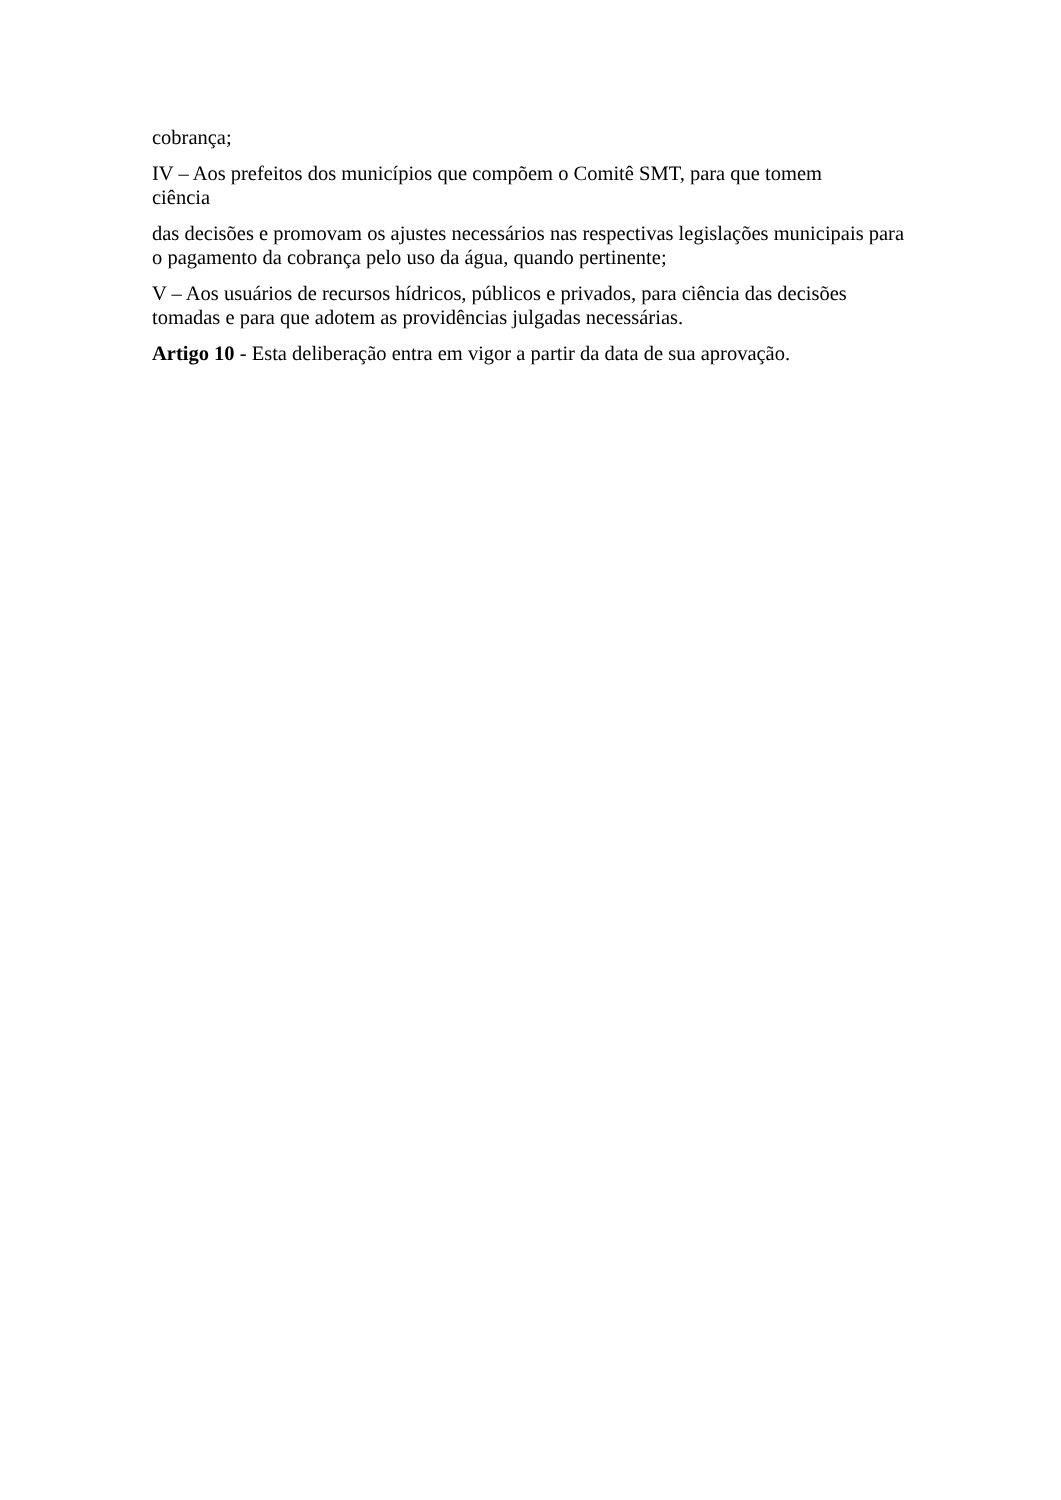cobrança;
IV – Aos prefeitos dos municípios que compõem o Comitê SMT, para que tomem
ciência
das decisões e promovam os ajustes necessários nas respectivas legislações municipais para o pagamento da cobrança pelo uso da água, quando pertinente;
V – Aos usuários de recursos hídricos, públicos e privados, para ciência das decisões tomadas e para que adotem as providências julgadas necessárias.
Artigo 10 - Esta deliberação entra em vigor a partir da data de sua aprovação.